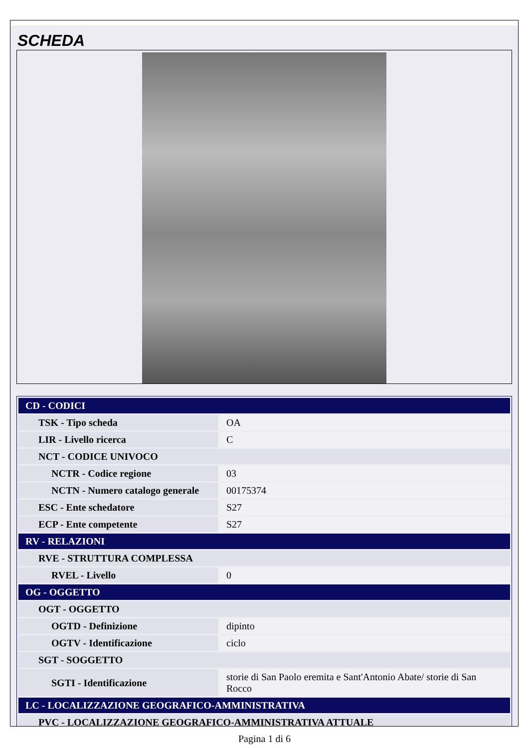SCHEDA
| CD - CODICI | |
| TSK - Tipo scheda | OA |
| LIR - Livello ricerca | C |
| NCT - CODICE UNIVOCO | |
| NCTR - Codice regione | 03 |
| NCTN - Numero catalogo generale | 00175374 |
| ESC - Ente schedatore | S27 |
| ECP - Ente competente | S27 |
| RV - RELAZIONI | |
| RVE - STRUTTURA COMPLESSA | |
| RVEL - Livello | 0 |
| OG - OGGETTO | |
| OGT - OGGETTO | |
| OGTD - Definizione | dipinto |
| OGTV - Identificazione | ciclo |
| SGT - SOGGETTO | |
| SGTI - Identificazione | storie di San Paolo eremita e Sant'Antonio Abate/ storie di San Rocco |
| LC - LOCALIZZAZIONE GEOGRAFICO-AMMINISTRATIVA | |
| PVC - LOCALIZZAZIONE GEOGRAFICO-AMMINISTRATIVA ATTUALE | |
Pagina 1 di 6